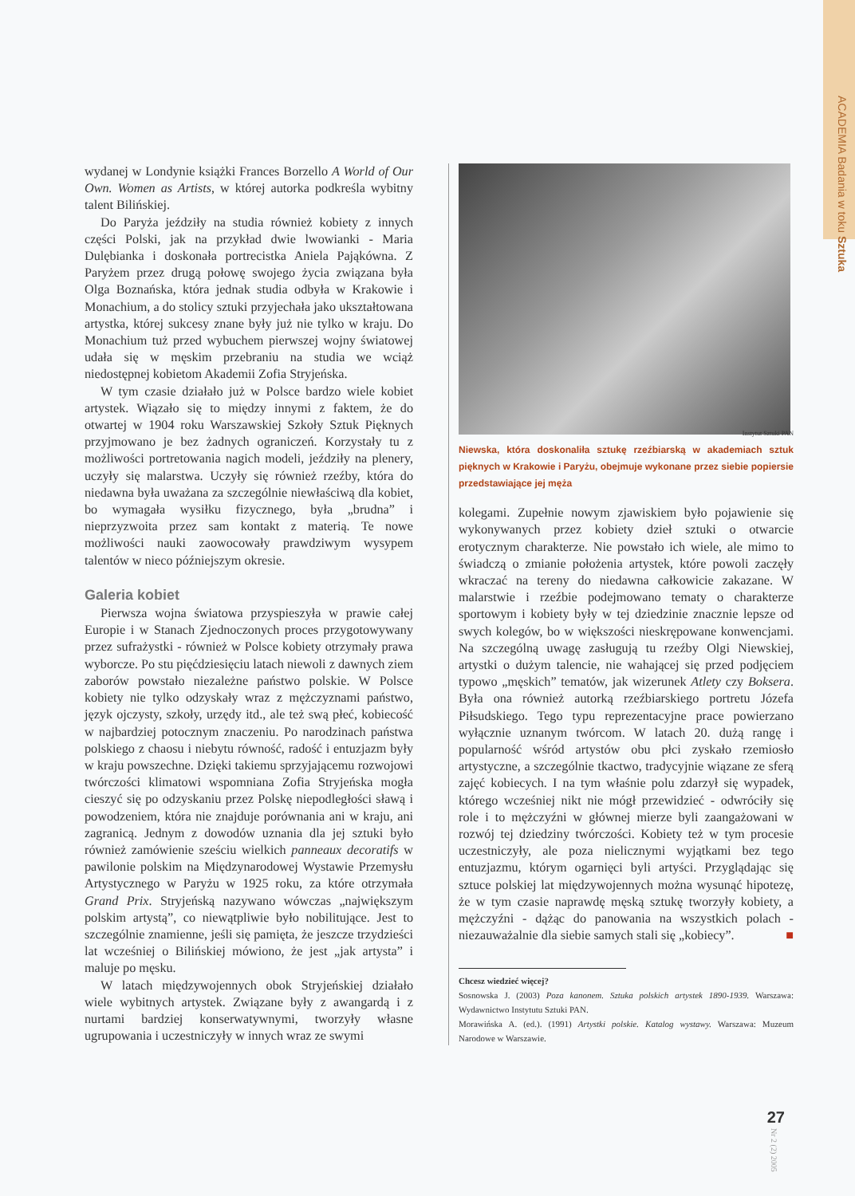ACADEMIA Badania w toku Sztuka
wydanej w Londynie książki Frances Borzello A World of Our Own. Women as Artists, w której autorka podkreśla wybitny talent Bilińskiej.
Do Paryża jeździły na studia również kobiety z innych części Polski, jak na przykład dwie lwowianki - Maria Dulębianka i doskonała portrecistka Aniela Pająkówna. Z Paryżem przez drugą połowę swojego życia związana była Olga Boznańska, która jednak studia odbyła w Krakowie i Monachium, a do stolicy sztuki przyjechała jako ukształtowana artystka, której sukcesy znane były już nie tylko w kraju. Do Monachium tuż przed wybuchem pierwszej wojny światowej udała się w męskim przebraniu na studia we wciąż niedostępnej kobietom Akademii Zofia Stryjeńska.
W tym czasie działało już w Polsce bardzo wiele kobiet artystek. Wiązało się to między innymi z faktem, że do otwartej w 1904 roku Warszawskiej Szkoły Sztuk Pięknych przyjmowano je bez żadnych ograniczeń. Korzystały tu z możliwości portretowania nagich modeli, jeździły na plenery, uczyły się malarstwa. Uczyły się również rzeźby, która do niedawna była uważana za szczególnie niewłaściwą dla kobiet, bo wymagała wysiłku fizycznego, była „brudna” i nieprzyzwoita przez sam kontakt z materią. Te nowe możliwości nauki zaowocowały prawdziwym wysypem talentów w nieco późniejszym okresie.
Galeria kobiet
Pierwsza wojna światowa przyspieszyła w prawie całej Europie i w Stanach Zjednoczonych proces przygotowywany przez sufrażystki - również w Polsce kobiety otrzymały prawa wyborcze. Po stu pięćdziesięciu latach niewoli z dawnych ziem zaborów powstało niezależne państwo polskie. W Polsce kobiety nie tylko odzyskały wraz z mężczyznami państwo, język ojczysty, szkoły, urzędy itd., ale też swą płeć, kobiecość w najbardziej potocznym znaczeniu. Po narodzinach państwa polskiego z chaosu i niebytu równość, radość i entuzjazm były w kraju powszechne. Dzięki takiemu sprzyjającemu rozwojowi twórczości klimatowi wspomniana Zofia Stryjeńska mogła cieszyć się po odzyskaniu przez Polskę niepodległości sławą i powodzeniem, która nie znajduje porównania ani w kraju, ani zagranicą. Jednym z dowodów uznania dla jej sztuki było również zamówienie sześciu wielkich panneaux decoratifs w pawilonie polskim na Międzynarodowej Wystawie Przemysłu Artystycznego w Paryżu w 1925 roku, za które otrzymała Grand Prix. Stryjeńską nazywano wówczas „największym polskim artystą”, co niewątpliwie było nobilitujące. Jest to szczególnie znamienne, jeśli się pamięta, że jeszcze trzydzieści lat wcześniej o Bilińskiej mówiono, że jest „jak artysta” i maluje po męsku.
W latach międzywojennych obok Stryjeńskiej działało wiele wybitnych artystek. Związane były z awangardą i z nurtami bardziej konserwatywnymi, tworzyły własne ugrupowania i uczestniczyły w innych wraz ze swymi
Instytut Sztuki PAN
Niewska, która doskonaliła sztukę rzeźbiarską w akademiach sztuk pięknych w Krakowie i Paryżu, obejmuje wykonane przez siebie popiersie przedstawiające jej męża
kolegami. Zupełnie nowym zjawiskiem było pojawienie się wykonywanych przez kobiety dzieł sztuki o otwarcie erotycznym charakterze. Nie powstało ich wiele, ale mimo to świadczą o zmianie położenia artystek, które powoli zaczęły wkraczać na tereny do niedawna całkowicie zakazane. W malarstwie i rzeźbie podejmowano tematy o charakterze sportowym i kobiety były w tej dziedzinie znacznie lepsze od swych kolegów, bo w większości nieskrępowane konwencjami. Na szczególną uwagę zasługują tu rzeźby Olgi Niewskiej, artystki o dużym talencie, nie wahającej się przed podjęciem typowo „męskich” tematów, jak wizerunek Atlety czy Boksera. Była ona również autorką rzeźbiarskiego portretu Józefa Piłsudskiego. Tego typu reprezentacyjne prace powierzano wyłącznie uznanym twórcom. W latach 20. dużą rangę i popularność wśród artystów obu płci zyskało rzemiosło artystyczne, a szczególnie tkactwo, tradycyjnie wiązane ze sferą zajęć kobiecych. I na tym właśnie polu zdarzył się wypadek, którego wcześniej nikt nie mógł przewidzieć - odwróciły się role i to mężczyźni w głównej mierze byli zaangażowani w rozwój tej dziedziny twórczości. Kobiety też w tym procesie uczestniczyły, ale poza nielicznymi wyjątkami bez tego entuzjazmu, którym ogarnięci byli artyści. Przyglądając się sztuce polskiej lat międzywojennych można wysunąć hipotezę, że w tym czasie naprawdę męską sztukę tworzyły kobiety, a mężczyźni - dążąc do panowania na wszystkich polach - niezauważalnie dla siebie samych stali się „kobiecy”. ■
Chcesz wiedzieć więcej?
Sosnowska J. (2003) Poza kanonem. Sztuka polskich artystek 1890-1939. Warszawa: Wydawnictwo Instytutu Sztuki PAN.
Morawińska A. (ed.). (1991) Artystki polskie. Katalog wystawy. Warszawa: Muzeum Narodowe w Warszawie.
27
Nr 2 (2) 2005